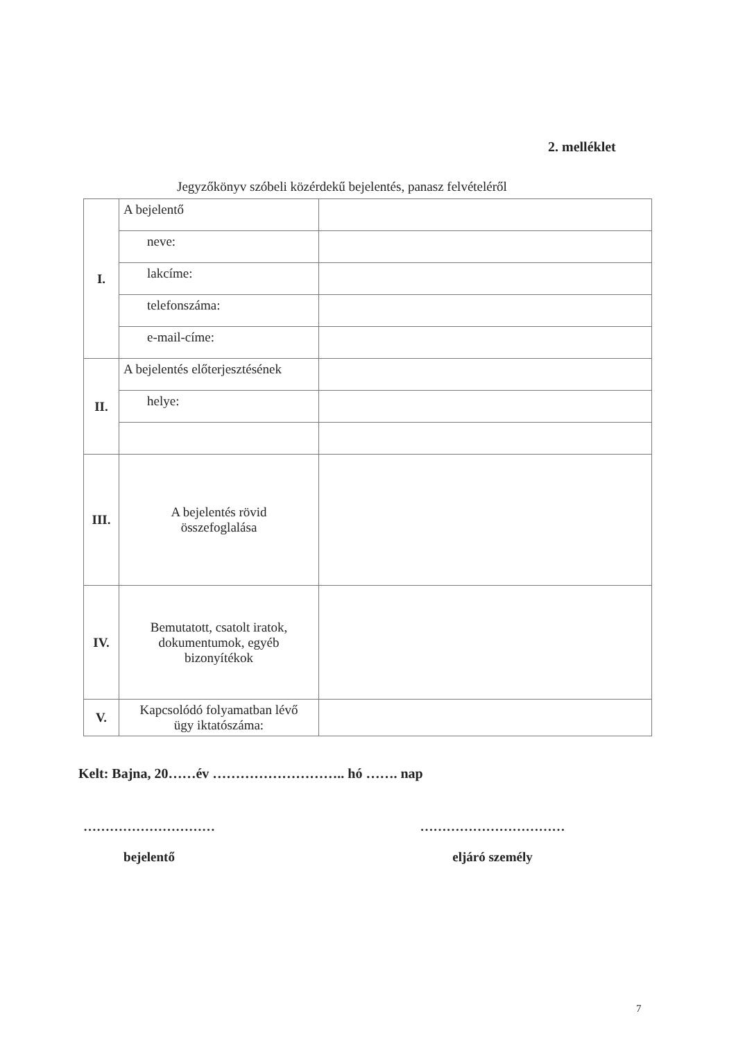2. melléklet
Jegyzőkönyv szóbeli közérdekű bejelentés, panasz felvételéről
| I. | A bejelentő | |
| | neve: | |
| | lakcíme: | |
| | telefonszáma: | |
| | e-mail-címe: | |
| II. | A bejelentés előterjesztésének | |
| | helye: | |
| III. | A bejelentés rövid összefoglalása | |
| IV. | Bemutatott, csatolt iratok, dokumentumok, egyéb bizonyítékok | |
| V. | Kapcsolódó folyamatban lévő ügy iktatószáma: | |
Kelt: Bajna, 20……év ……………………….. hó ……. nap
…………………………
bejelentő
……………………………
eljáró személy
7